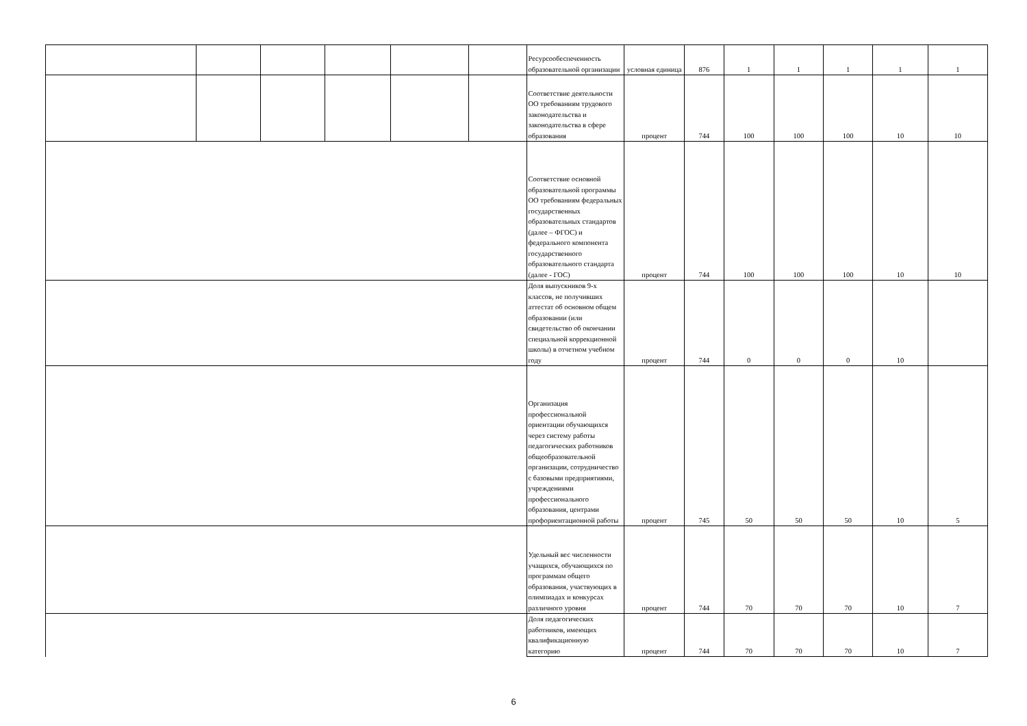| | | | | | | Ресурсообеспеченность образовательной организации | условная единица | 876 | 1 | 1 | 1 | 1 | 1 |
| | | | | | | Соответствие деятельности ОО требованиям трудового законодательства и законодательства в сфере образования | процент | 744 | 100 | 100 | 100 | 10 | 10 |
| | | | | | | Соответствие основной образовательной программы ОО требованиям федеральных государственных образовательных стандартов (далее – ФГОС) и федерального компонента государственного образовательного стандарта (далее - ГОС) | процент | 744 | 100 | 100 | 100 | 10 | 10 |
| | | | | | | Доля выпускников 9-х классов, не получивших аттестат об основном общем образовании (или свидетельство об окончании специальной коррекционной школы) в отчетном учебном году | процент | 744 | 0 | 0 | 0 | 10 | |
| | | | | | | Организация профессиональной ориентации обучающихся через систему работы педагогических работников общеобразовательной организации, сотрудничество с базовыми предприятиями, учреждениями профессионального образования, центрами профориентационной работы | процент | 745 | 50 | 50 | 50 | 10 | 5 |
| | | | | | | Удельный вес численности учащихся, обучающихся по программам общего образования, участвующих в олимпиадах и конкурсах различного уровня | процент | 744 | 70 | 70 | 70 | 10 | 7 |
| | | | | | | Доля педагогических работников, имеющих квалификационную категорию | процент | 744 | 70 | 70 | 70 | 10 | 7 |
6